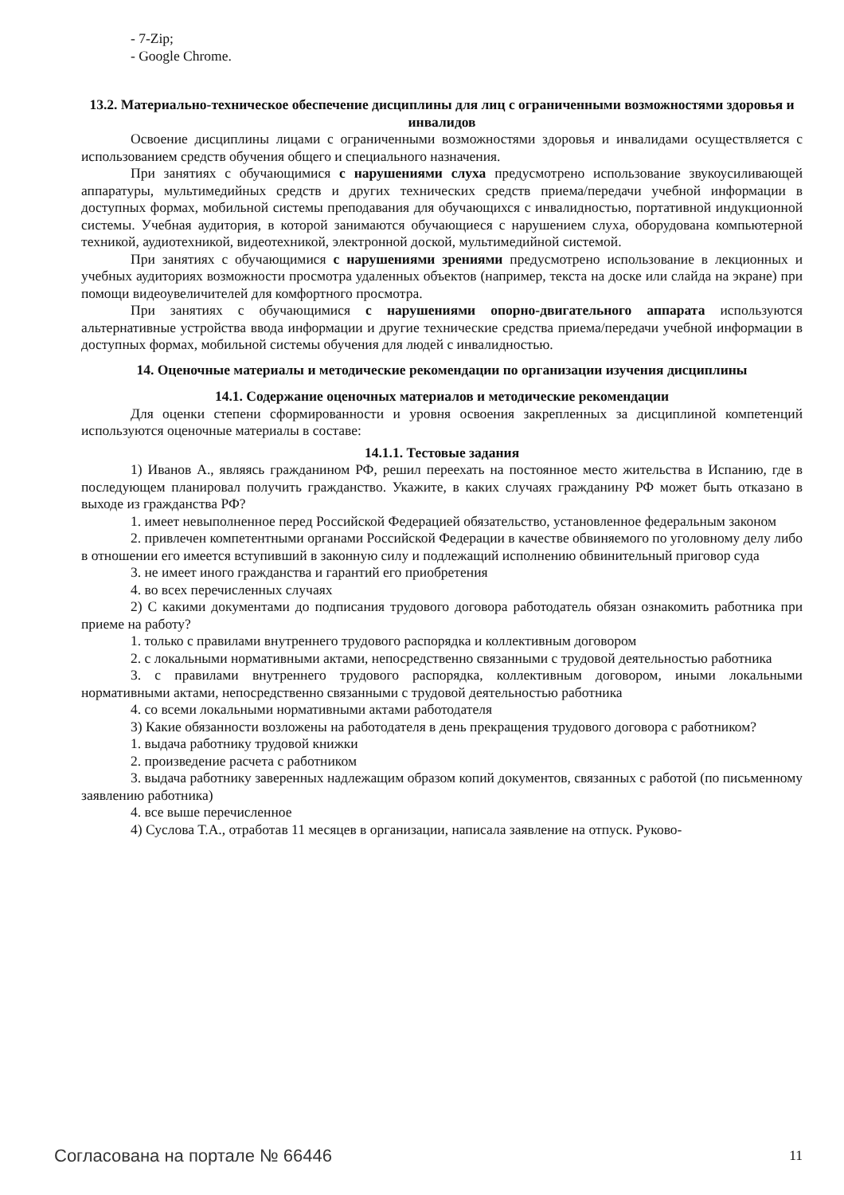- 7-Zip;
- Google Chrome.
13.2. Материально-техническое обеспечение дисциплины для лиц с ограниченными возможностями здоровья и инвалидов
Освоение дисциплины лицами с ограниченными возможностями здоровья и инвалидами осуществляется с использованием средств обучения общего и специального назначения.
При занятиях с обучающимися с нарушениями слуха предусмотрено использование звукоусиливающей аппаратуры, мультимедийных средств и других технических средств приема/передачи учебной информации в доступных формах, мобильной системы преподавания для обучающихся с инвалидностью, портативной индукционной системы. Учебная аудитория, в которой занимаются обучающиеся с нарушением слуха, оборудована компьютерной техникой, аудиотехникой, видеотехникой, электронной доской, мультимедийной системой.
При занятиях с обучающимися с нарушениями зрениями предусмотрено использование в лекционных и учебных аудиториях возможности просмотра удаленных объектов (например, текста на доске или слайда на экране) при помощи видеоувеличителей для комфортного просмотра.
При занятиях с обучающимися с нарушениями опорно-двигательного аппарата используются альтернативные устройства ввода информации и другие технические средства приема/передачи учебной информации в доступных формах, мобильной системы обучения для людей с инвалидностью.
14. Оценочные материалы и методические рекомендации по организации изучения дисциплины
14.1. Содержание оценочных материалов и методические рекомендации
Для оценки степени сформированности и уровня освоения закрепленных за дисциплиной компетенций используются оценочные материалы в составе:
14.1.1. Тестовые задания
1) Иванов А., являясь гражданином РФ, решил переехать на постоянное место жительства в Испанию, где в последующем планировал получить гражданство. Укажите, в каких случаях гражданину РФ может быть отказано в выходе из гражданства РФ?
1. имеет невыполненное перед Российской Федерацией обязательство, установленное федеральным законом
2. привлечен компетентными органами Российской Федерации в качестве обвиняемого по уголовному делу либо в отношении его имеется вступивший в законную силу и подлежащий исполнению обвинительный приговор суда
3. не имеет иного гражданства и гарантий его приобретения
4. во всех перечисленных случаях
2) С какими документами до подписания трудового договора работодатель обязан ознакомить работника при приеме на работу?
1. только с правилами внутреннего трудового распорядка и коллективным договором
2. с локальными нормативными актами, непосредственно связанными с трудовой деятельностью работника
3. с правилами внутреннего трудового распорядка, коллективным договором, иными локальными нормативными актами, непосредственно связанными с трудовой деятельностью работника
4. со всеми локальными нормативными актами работодателя
3) Какие обязанности возложены на работодателя в день прекращения трудового договора с работником?
1. выдача работнику трудовой книжки
2. произведение расчета с работником
3. выдача работнику заверенных надлежащим образом копий документов, связанных с работой (по письменному заявлению работника)
4. все выше перечисленное
4) Суслова Т.А., отработав 11 месяцев в организации, написала заявление на отпуск. Руково-
Согласована на портале № 66446 11